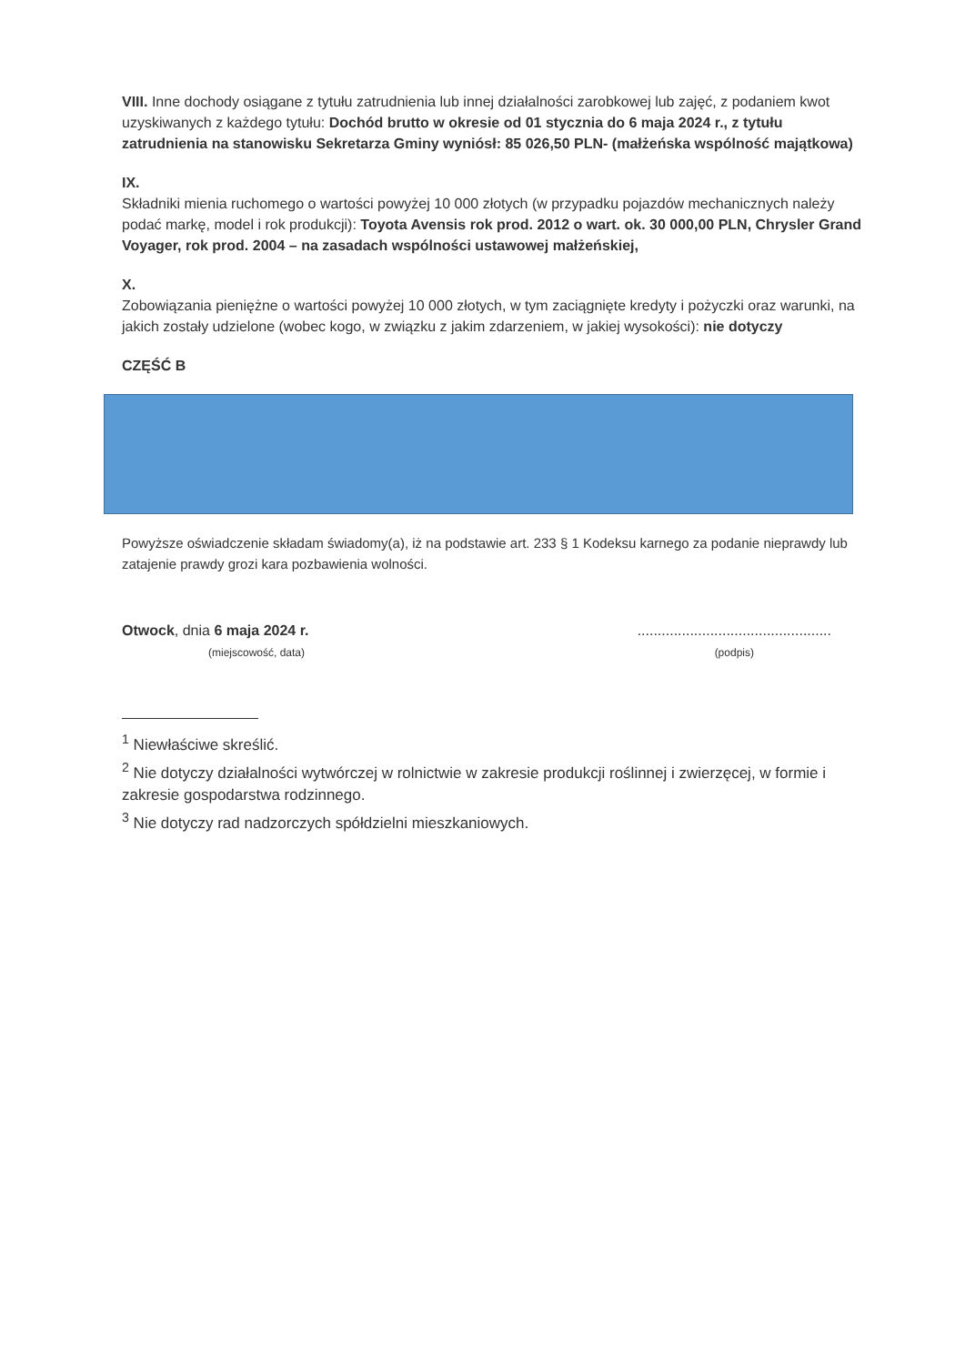VIII. Inne dochody osiągane z tytułu zatrudnienia lub innej działalności zarobkowej lub zajęć, z podaniem kwot uzyskiwanych z każdego tytułu: Dochód brutto w okresie od 01 stycznia do 6 maja 2024 r., z tytułu zatrudnienia na stanowisku Sekretarza Gminy wyniósł: 85 026,50 PLN- (małżeńska wspólność majątkowa)
IX.
Składniki mienia ruchomego o wartości powyżej 10 000 złotych (w przypadku pojazdów mechanicznych należy podać markę, model i rok produkcji): Toyota Avensis rok prod. 2012 o wart. ok. 30 000,00 PLN, Chrysler Grand Voyager, rok prod. 2004 – na zasadach wspólności ustawowej małżeńskiej,
X.
Zobowiązania pieniężne o wartości powyżej 10 000 złotych, w tym zaciągnięte kredyty i pożyczki oraz warunki, na jakich zostały udzielone (wobec kogo, w związku z jakim zdarzeniem, w jakiej wysokości): nie dotyczy
CZĘŚĆ B
Powyższe oświadczenie składam świadomy(a), iż na podstawie art. 233 § 1 Kodeksu karnego za podanie nieprawdy lub zatajenie prawdy grozi kara pozbawienia wolności.
Otwock, dnia 6 maja 2024 r.
(miejscowość, data)
................................................
(podpis)
<sup>1</sup> Niewłaściwe skreślić.
<sup>2</sup> Nie dotyczy działalności wytwórczej w rolnictwie w zakresie produkcji roślinnej i zwierzęcej, w formie i zakresie gospodarstwa rodzinnego.
<sup>3</sup> Nie dotyczy rad nadzorczych spółdzielni mieszkaniowych.